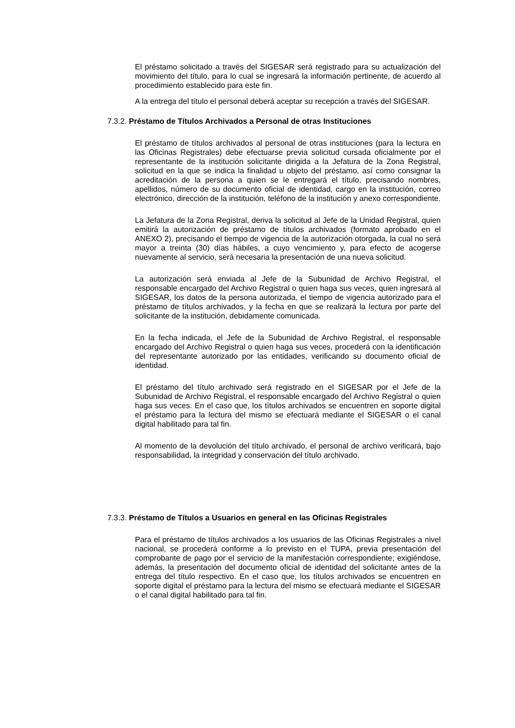El préstamo solicitado a través del SIGESAR será registrado para su actualización del movimiento del título, para lo cual se ingresará la información pertinente, de acuerdo al procedimiento establecido para este fin.
A la entrega del título el personal deberá aceptar su recepción a través del SIGESAR.
7.3.2. Préstamo de Títulos Archivados a Personal de otras Instituciones
El préstamo de títulos archivados al personal de otras instituciones (para la lectura en las Oficinas Registrales) debe efectuarse previa solicitud cursada oficialmente por el representante de la institución solicitante dirigida a la Jefatura de la Zona Registral, solicitud en la que se indica la finalidad u objeto del préstamo, así como consignar la acreditación de la persona a quien se le entregará el título, precisando nombres, apellidos, número de su documento oficial de identidad, cargo en la institución, correo electrónico, dirección de la institución, teléfono de la institución y anexo correspondiente.
La Jefatura de la Zona Registral, deriva la solicitud al Jefe de la Unidad Registral, quien emitirá la autorización de préstamo de títulos archivados (formato aprobado en el ANEXO 2), precisando el tiempo de vigencia de la autorización otorgada, la cual no será mayor a treinta (30) días hábiles, a cuyo vencimiento y, para efecto de acogerse nuevamente al servicio, será necesaria la presentación de una nueva solicitud.
La autorización será enviada al Jefe de la Subunidad de Archivo Registral, el responsable encargado del Archivo Registral o quien haga sus veces, quien ingresará al SIGESAR, los datos de la persona autorizada, el tiempo de vigencia autorizado para el préstamo de títulos archivados, y la fecha en que se realizará la lectura por parte del solicitante de la institución, debidamente comunicada.
En la fecha indicada, el Jefe de la Subunidad de Archivo Registral, el responsable encargado del Archivo Registral o quien haga sus veces, procederá con la identificación del representante autorizado por las entidades, verificando su documento oficial de identidad.
El préstamo del título archivado será registrado en el SIGESAR por el Jefe de la Subunidad de Archivo Registral, el responsable encargado del Archivo Registral o quien haga sus veces. En el caso que, los títulos archivados se encuentren en soporte digital el préstamo para la lectura del mismo se efectuará mediante el SIGESAR o el canal digital habilitado para tal fin.
Al momento de la devolución del título archivado, el personal de archivo verificará, bajo responsabilidad, la integridad y conservación del título archivado.
7.3.3. Préstamo de Títulos a Usuarios en general en las Oficinas Registrales
Para el préstamo de títulos archivados a los usuarios de las Oficinas Registrales a nivel nacional, se procederá conforme a lo previsto en el TUPA, previa presentación del comprobante de pago por el servicio de la manifestación correspondiente; exigiéndose, además, la presentación del documento oficial de identidad del solicitante antes de la entrega del título respectivo. En el caso que, los títulos archivados se encuentren en soporte digital el préstamo para la lectura del mismo se efectuará mediante el SIGESAR o el canal digital habilitado para tal fin.